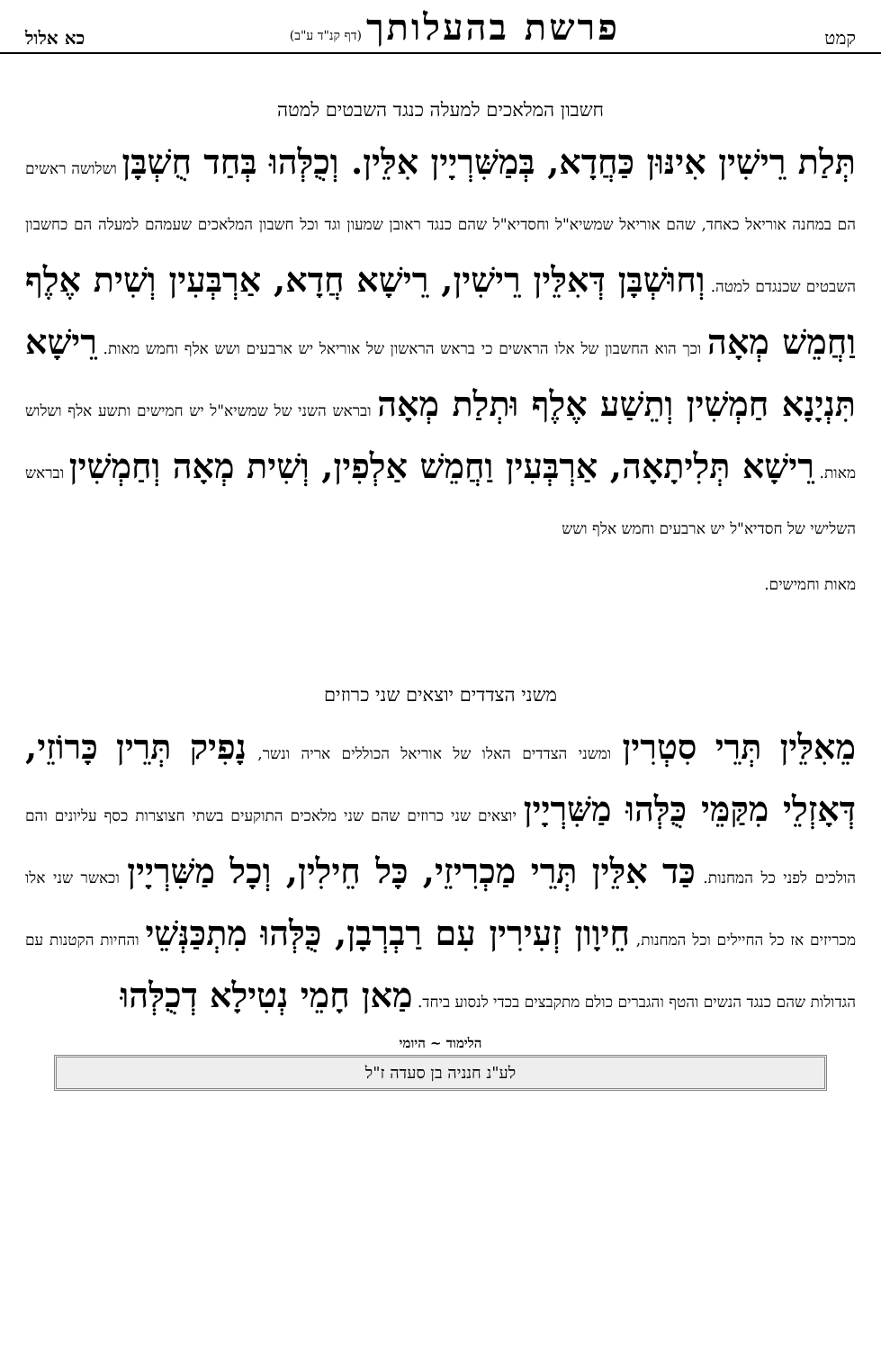קמט פרשת בהעלותך (דף קנ"ד ע"ב) כא אלול
חשבון המלאכים למעלה כנגד השבטים למטה
תְּלַת רֵישִׁין אִינּוּן כַּחֲדָא, בְּמַשִּׁרְיָין אִלֵּין. וְכֻלְּהוּ בְּחַד חֻשְׁבָּן ושלושה ראשים הם במחנה אוריאל כאחד, שהם אוריאל שמשיא"ל וחסדיא"ל שהם כנגד ראובן שמעון וגד וכל חשבון המלאכים שעמהם למעלה הם כחשבון השבטים שכנגדם למטה. וְחוּשְׁבָּן דְּאִלֵּין רֵישִׁין, רֵישָׁא חֲדָא, אַרְבְּעִין וְשִׁית אֶלֶף וַחֲמֵשׁ מְאָה וכך הוא החשבון של אלו הראשים כי בראש הראשון של אוריאל יש ארבעים ושש אלף וחמש מאות. רֵישָׁא תִּנְיָנָא חַמְשִׁין וְתֵשַׁע אֶלֶף וּתְלַת מְאָה ובראש השני של שמשיא"ל יש חמישים ותשע אלף ושלוש מאות. רֵישָׁא תְּלִיתָאָה, אַרְבְּעִין וַחֲמֵשׁ אַלְפִין, וְשִׁית מְאָה וְחַמְשִׁין ובראש השלישי של חסדיא"ל יש ארבעים וחמש אלף ושש
מאות וחמישים.
משני הצדדים יוצאים שני כרוזים
מֵאִלֵּין תְּרֵי סִטְרִין ומשני הצדדים האלו של אוריאל הכוללים אריה ונשר, נָפִיק תְּרֵין כָּרוֹזֵי, דְּאָזְלֵי מִקַּמֵּי כֻּלְּהוּ מַשִּׁרְיָין יוצאים שני כרוזים שהם שני מלאכים התוקעים בשתי חצוצרות כסף עליונים והם הולכים לפני כל המחנות. כַּד אִלֵּין תְּרֵי מַכְרִיזֵי, כָּל חֵילִין, וְכָל מַשִּׁרְיָין וכאשר שני אלו מכריזים אז כל החיילים וכל המחנות, חֵיוָון זְעִירִין עִם רַבְרְבָן, כֻּלְּהוּ מִתְכַּנְּשֵׁי והחיות הקטנות עם הגדולות שהם כנגד הנשים והטף והגברים כולם מתקבצים בכדי לנסוע ביחד. מַאן חָמֵי נְטִילָא דְכֻלְּהוּ
הלימוד ~ היומי
לע"נ חנניה בן סעדה ז"ל